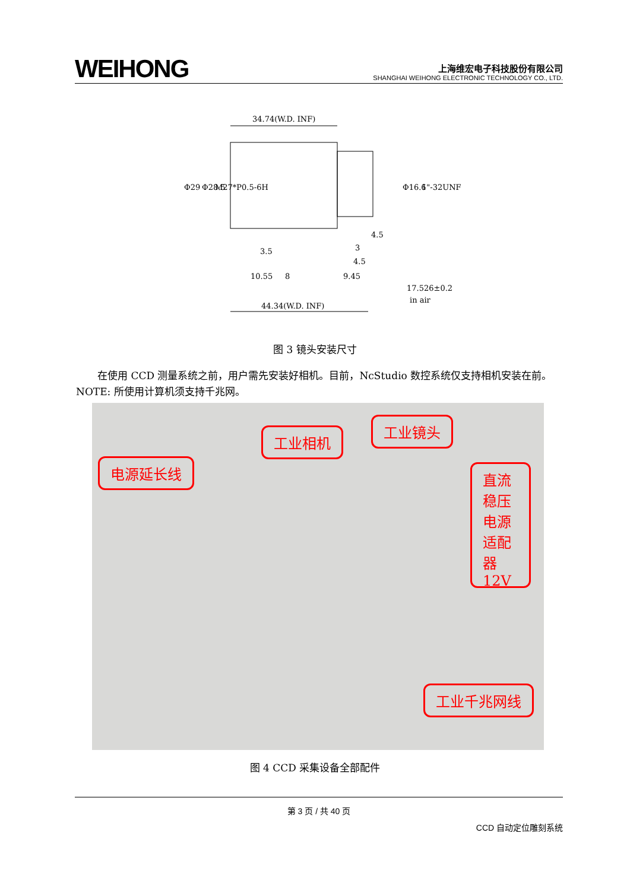WEIHONG
上海维宏电子科技股份有限公司
SHANGHAI WEIHONG ELECTRONIC TECHNOLOGY CO., LTD.
34.74(W.D. INF)
44.34(W.D. INF)
Φ29
Φ28.5
M27*P0.5-6H
Φ16.6
1"-32UNF
4.5
3
4.5
3.5
10.55
8
9.45
17.526±0.2
in air
图 3 镜头安装尺寸
在使用 CCD 测量系统之前，用户需先安装好相机。目前，NcStudio 数控系统仅支持相机安装在前。NOTE: 所使用计算机须支持千兆网。
电源延长线
工业相机
工业镜头
直流稳压电源适配器12V
工业千兆网线
图 4 CCD 采集设备全部配件
第 3 页 / 共 40 页
CCD 自动定位雕刻系统